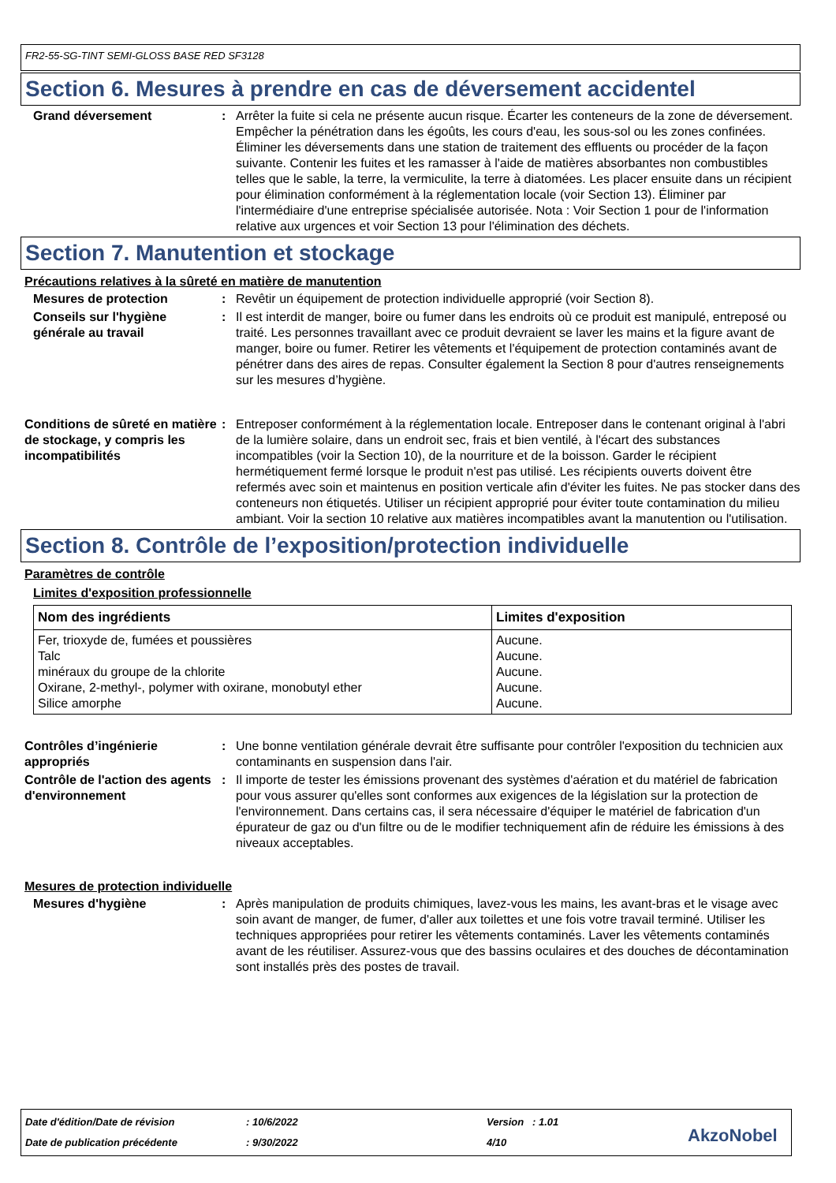FR2-55-SG-TINT SEMI-GLOSS BASE RED SF3128
Section 6. Mesures à prendre en cas de déversement accidentel
Grand déversement : Arrêter la fuite si cela ne présente aucun risque. Écarter les conteneurs de la zone de déversement. Empêcher la pénétration dans les égoûts, les cours d'eau, les sous-sol ou les zones confinées. Éliminer les déversements dans une station de traitement des effluents ou procéder de la façon suivante. Contenir les fuites et les ramasser à l'aide de matières absorbantes non combustibles telles que le sable, la terre, la vermiculite, la terre à diatomées. Les placer ensuite dans un récipient pour élimination conformément à la réglementation locale (voir Section 13). Éliminer par l'intermédiaire d'une entreprise spécialisée autorisée. Nota : Voir Section 1 pour de l'information relative aux urgences et voir Section 13 pour l'élimination des déchets.
Section 7. Manutention et stockage
Précautions relatives à la sûreté en matière de manutention
Mesures de protection : Revêtir un équipement de protection individuelle approprié (voir Section 8).
Conseils sur l'hygiène générale au travail
: Il est interdit de manger, boire ou fumer dans les endroits où ce produit est manipulé, entreposé ou traité. Les personnes travaillant avec ce produit devraient se laver les mains et la figure avant de manger, boire ou fumer. Retirer les vêtements et l'équipement de protection contaminés avant de pénétrer dans des aires de repas. Consulter également la Section 8 pour d'autres renseignements sur les mesures d’hygiène.
Conditions de sûreté en matière de stockage, y compris les incompatibilités
: Entreposer conformément à la réglementation locale. Entreposer dans le contenant original à l'abri de la lumière solaire, dans un endroit sec, frais et bien ventilé, à l'écart des substances incompatibles (voir la Section 10), de la nourriture et de la boisson. Garder le récipient hermétiquement fermé lorsque le produit n'est pas utilisé. Les récipients ouverts doivent être refermés avec soin et maintenus en position verticale afin d'éviter les fuites. Ne pas stocker dans des conteneurs non étiquetés. Utiliser un récipient approprié pour éviter toute contamination du milieu ambiant. Voir la section 10 relative aux matières incompatibles avant la manutention ou l'utilisation.
Section 8. Contrôle de l’exposition/protection individuelle
Paramètres de contrôle
Limites d'exposition professionnelle
| Nom des ingrédients | Limites d'exposition |
| --- | --- |
| Fer, trioxyde de, fumées et poussières Talc minéraux du groupe de la chlorite Oxirane, 2-methyl-, polymer with oxirane, monobutyl ether Silice amorphe | Aucune. Aucune. Aucune. Aucune. Aucune. |
Contrôles d’ingénierie appropriés
: Une bonne ventilation générale devrait être suffisante pour contrôler l'exposition du technicien aux contaminants en suspension dans l'air.
Contrôle de l'action des agents d'environnement
: Il importe de tester les émissions provenant des systèmes d'aération et du matériel de fabrication pour vous assurer qu'elles sont conformes aux exigences de la législation sur la protection de l'environnement. Dans certains cas, il sera nécessaire d'équiper le matériel de fabrication d'un épurateur de gaz ou d'un filtre ou de le modifier techniquement afin de réduire les émissions à des niveaux acceptables.
Mesures de protection individuelle
Mesures d'hygiène : Après manipulation de produits chimiques, lavez-vous les mains, les avant-bras et le visage avec soin avant de manger, de fumer, d'aller aux toilettes et une fois votre travail terminé. Utiliser les techniques appropriées pour retirer les vêtements contaminés. Laver les vêtements contaminés avant de les réutiliser. Assurez-vous que des bassins oculaires et des douches de décontamination sont installés près des postes de travail.
Date d'édition/Date de révision
: 10/6/2022 Version : 1.01
Date de publication précédente : 9/30/2022 4/10 AkzoNobel